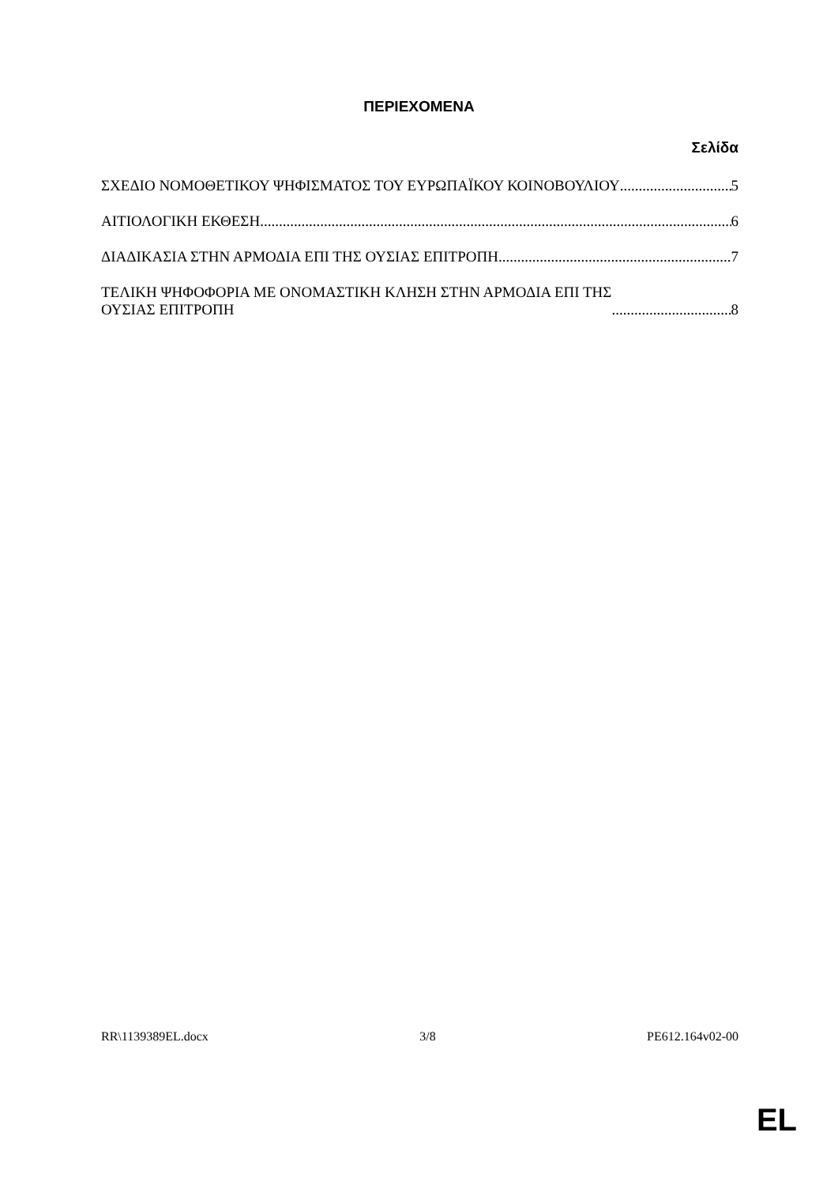ΠΕΡΙΕΧΟΜΕΝΑ
Σελίδα
ΣΧΕΔΙΟ ΝΟΜΟΘΕΤΙΚΟΥ ΨΗΦΙΣΜΑΤΟΣ ΤΟΥ ΕΥΡΩΠΑΪΚΟΥ ΚΟΙΝΟΒΟΥΛΙΟΥ 5
ΑΙΤΙΟΛΟΓΙΚΗ ΕΚΘΕΣΗ 6
ΔΙΑΔΙΚΑΣΙΑ ΣΤΗΝ ΑΡΜΟΔΙΑ ΕΠΙ ΤΗΣ ΟΥΣΙΑΣ ΕΠΙΤΡΟΠΗ 7
ΤΕΛΙΚΗ ΨΗΦΟΦΟΡΙΑ ΜΕ ΟΝΟΜΑΣΤΙΚΗ ΚΛΗΣΗ ΣΤΗΝ ΑΡΜΟΔΙΑ ΕΠΙ ΤΗΣ
ΟΥΣΙΑΣ ΕΠΙΤΡΟΠΗ 8
RR\1139389EL.docx 3/8 PE612.164v02-00
EL